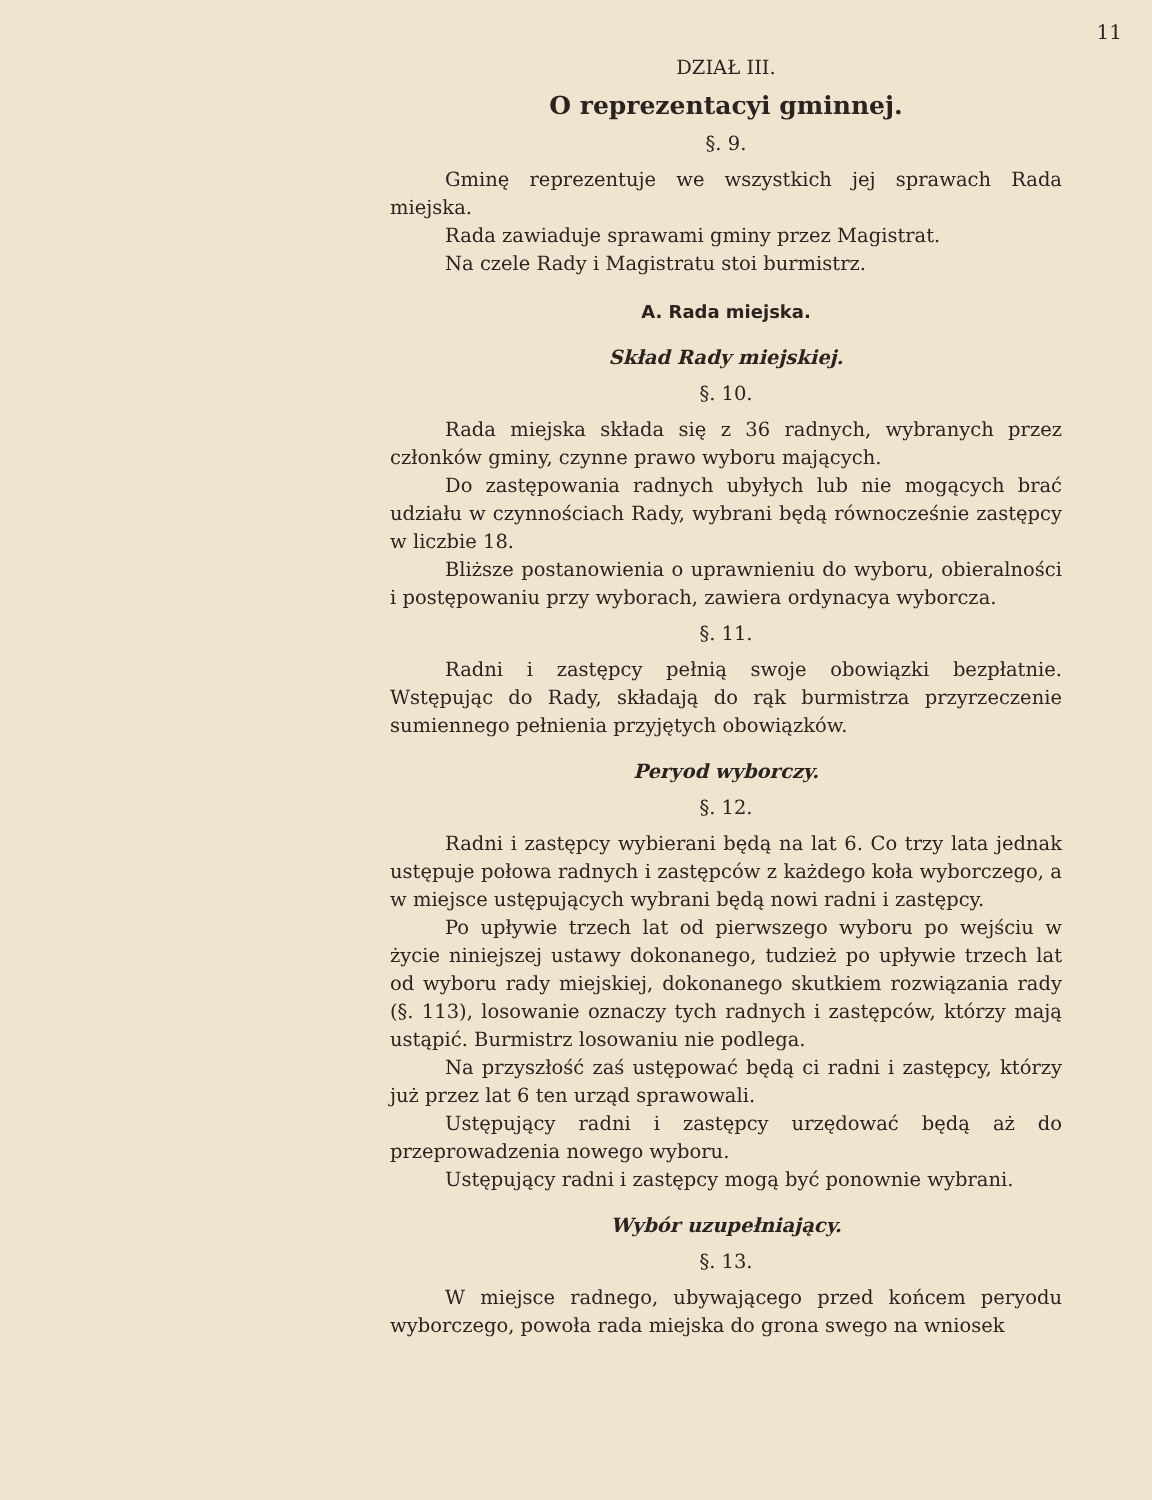11
DZIAŁ III.
O reprezentacyi gminnej.
§. 9.
Gminę reprezentuje we wszystkich jej sprawach Rada miejska.
Rada zawiaduje sprawami gminy przez Magistrat.
Na czele Rady i Magistratu stoi burmistrz.
A. Rada miejska.
Skład Rady miejskiej.
§. 10.
Rada miejska składa się z 36 radnych, wybranych przez członków gminy, czynne prawo wyboru mających.
Do zastępowania radnych ubyłych lub nie mogących brać udziału w czynnościach Rady, wybrani będą równocześnie zastępcy w liczbie 18.
Bliższe postanowienia o uprawnieniu do wyboru, obieralności i postępowaniu przy wyborach, zawiera ordynacya wyborcza.
§. 11.
Radni i zastępcy pełnią swoje obowiązki bezpłatnie. Wstępując do Rady, składają do rąk burmistrza przyrzeczenie sumiennego pełnienia przyjętych obowiązków.
Peryod wyborczy.
§. 12.
Radni i zastępcy wybierani będą na lat 6. Co trzy lata jednak ustępuje połowa radnych i zastępców z każdego koła wyborczego, a w miejsce ustępujących wybrani będą nowi radni i zastępcy.
Po upływie trzech lat od pierwszego wyboru po wejściu w życie niniejszej ustawy dokonanego, tudzież po upływie trzech lat od wyboru rady miejskiej, dokonanego skutkiem rozwiązania rady (§. 113), losowanie oznaczy tych radnych i zastępców, którzy mają ustąpić. Burmistrz losowaniu nie podlega.
Na przyszłość zaś ustępować będą ci radni i zastępcy, którzy już przez lat 6 ten urząd sprawowali.
Ustępujący radni i zastępcy urzędować będą aż do przeprowadzenia nowego wyboru.
Ustępujący radni i zastępcy mogą być ponownie wybrani.
Wybór uzupełniający.
§. 13.
W miejsce radnego, ubywającego przed końcem peryodu wyborczego, powoła rada miejska do grona swego na wniosek